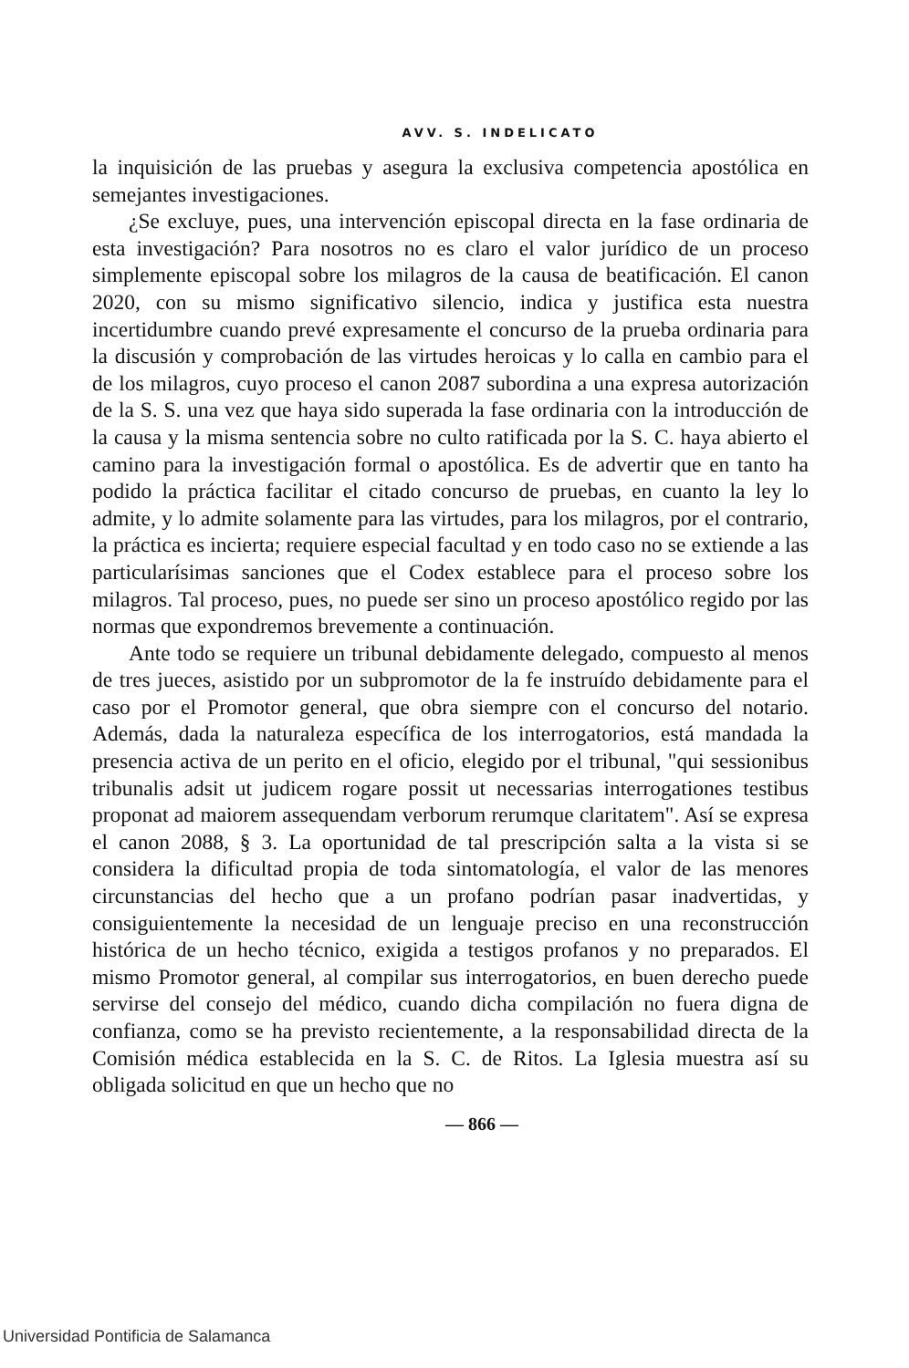AVV. S. INDELICATO
la inquisición de las pruebas y asegura la exclusiva competencia apostólica en semejantes investigaciones.
¿Se excluye, pues, una intervención episcopal directa en la fase ordinaria de esta investigación? Para nosotros no es claro el valor jurídico de un proceso simplemente episcopal sobre los milagros de la causa de beatificación. El canon 2020, con su mismo significativo silencio, indica y justifica esta nuestra incertidumbre cuando prevé expresamente el concurso de la prueba ordinaria para la discusión y comprobación de las virtudes heroicas y lo calla en cambio para el de los milagros, cuyo proceso el canon 2087 subordina a una expresa autorización de la S. S. una vez que haya sido superada la fase ordinaria con la introducción de la causa y la misma sentencia sobre no culto ratificada por la S. C. haya abierto el camino para la investigación formal o apostólica. Es de advertir que en tanto ha podido la práctica facilitar el citado concurso de pruebas, en cuanto la ley lo admite, y lo admite solamente para las virtudes, para los milagros, por el contrario, la práctica es incierta; requiere especial facultad y en todo caso no se extiende a las particularísimas sanciones que el Codex establece para el proceso sobre los milagros. Tal proceso, pues, no puede ser sino un proceso apostólico regido por las normas que expondremos brevemente a continuación.
Ante todo se requiere un tribunal debidamente delegado, compuesto al menos de tres jueces, asistido por un subpromotor de la fe instruído debidamente para el caso por el Promotor general, que obra siempre con el concurso del notario. Además, dada la naturaleza específica de los interrogatorios, está mandada la presencia activa de un perito en el oficio, elegido por el tribunal, "qui sessionibus tribunalis adsit ut judicem rogare possit ut necessarias interrogationes testibus proponat ad maiorem assequendam verborum rerumque claritatem". Así se expresa el canon 2088, § 3. La oportunidad de tal prescripción salta a la vista si se considera la dificultad propia de toda sintomatología, el valor de las menores circunstancias del hecho que a un profano podrían pasar inadvertidas, y consiguientemente la necesidad de un lenguaje preciso en una reconstrucción histórica de un hecho técnico, exigida a testigos profanos y no preparados. El mismo Promotor general, al compilar sus interrogatorios, en buen derecho puede servirse del consejo del médico, cuando dicha compilación no fuera digna de confianza, como se ha previsto recientemente, a la responsabilidad directa de la Comisión médica establecida en la S. C. de Ritos. La Iglesia muestra así su obligada solicitud en que un hecho que no
— 866 —
Universidad Pontificia de Salamanca